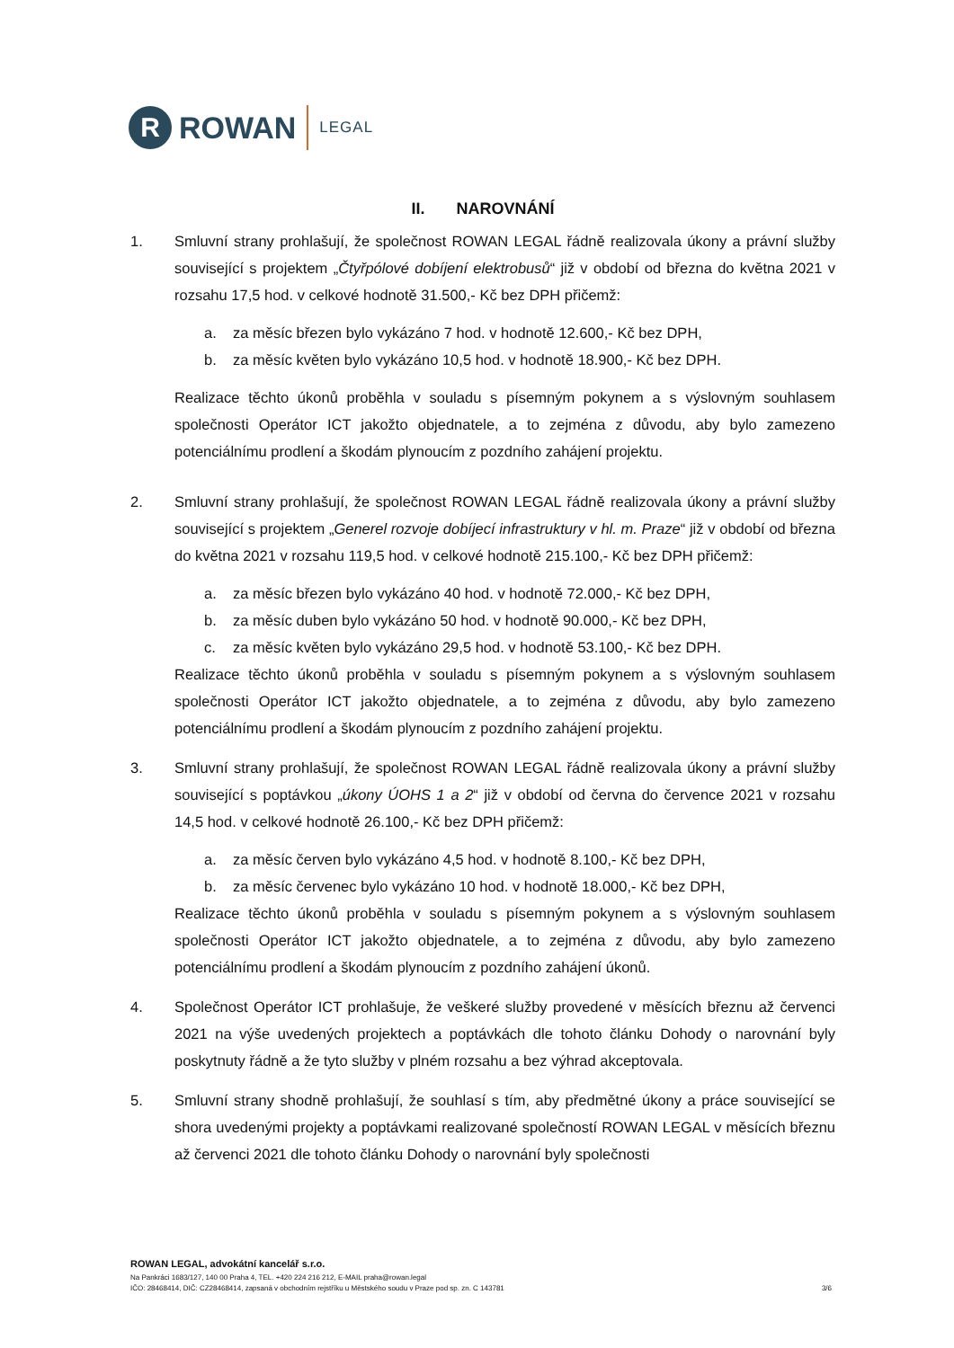R
ROWAN
LEGAL
II. NAROVNÁNÍ
1. Smluvní strany prohlašují, že společnost ROWAN LEGAL řádně realizovala úkony a právní služby související s projektem „Čtyřpólové dobíjení elektrobusů“ již v období od března do května 2021 v rozsahu 17,5 hod. v celkové hodnotě 31.500,- Kč bez DPH přičemž:
a. za měsíc březen bylo vykázáno 7 hod. v hodnotě 12.600,- Kč bez DPH,
b. za měsíc květen bylo vykázáno 10,5 hod. v hodnotě 18.900,- Kč bez DPH.
Realizace těchto úkonů proběhla v souladu s písemným pokynem a s výslovným souhlasem společnosti Operátor ICT jakožto objednatele, a to zejména z důvodu, aby bylo zamezeno potenciálnímu prodlení a škodám plynoucím z pozdního zahájení projektu.
2. Smluvní strany prohlašují, že společnost ROWAN LEGAL řádně realizovala úkony a právní služby související s projektem „Generel rozvoje dobíjecí infrastruktury v hl. m. Praze“ již v období od března do května 2021 v rozsahu 119,5 hod. v celkové hodnotě 215.100,- Kč bez DPH přičemž:
a. za měsíc březen bylo vykázáno 40 hod. v hodnotě 72.000,- Kč bez DPH,
b. za měsíc duben bylo vykázáno 50 hod. v hodnotě 90.000,- Kč bez DPH,
c. za měsíc květen bylo vykázáno 29,5 hod. v hodnotě 53.100,- Kč bez DPH.
Realizace těchto úkonů proběhla v souladu s písemným pokynem a s výslovným souhlasem společnosti Operátor ICT jakožto objednatele, a to zejména z důvodu, aby bylo zamezeno potenciálnímu prodlení a škodám plynoucím z pozdního zahájení projektu.
3. Smluvní strany prohlašují, že společnost ROWAN LEGAL řádně realizovala úkony a právní služby související s poptávkou „úkony ÚOHS 1 a 2“ již v období od června do července 2021 v rozsahu 14,5 hod. v celkové hodnotě 26.100,- Kč bez DPH přičemž:
a. za měsíc červen bylo vykázáno 4,5 hod. v hodnotě 8.100,- Kč bez DPH,
b. za měsíc červenec bylo vykázáno 10 hod. v hodnotě 18.000,- Kč bez DPH,
Realizace těchto úkonů proběhla v souladu s písemným pokynem a s výslovným souhlasem společnosti Operátor ICT jakožto objednatele, a to zejména z důvodu, aby bylo zamezeno potenciálnímu prodlení a škodám plynoucím z pozdního zahájení úkonů.
4. Společnost Operátor ICT prohlašuje, že veškeré služby provedené v měsících březnu až červenci 2021 na výše uvedených projektech a poptávkách dle tohoto článku Dohody o narovnání byly poskytnuty řádně a že tyto služby v plném rozsahu a bez výhrad akceptovala.
5. Smluvní strany shodně prohlašují, že souhlasí s tím, aby předmětné úkony a práce související se shora uvedenými projekty a poptávkami realizované společností ROWAN LEGAL v měsících březnu až červenci 2021 dle tohoto článku Dohody o narovnání byly společnosti
ROWAN LEGAL, advokátní kancelář s.r.o.
Na Pankráci 1683/127, 140 00 Praha 4, TEL. +420 224 216 212, E-MAIL praha@rowan.legal
IČO: 28468414, DIČ: CZ28468414, zapsaná v obchodním rejstříku u Městského soudu v Praze pod sp. zn. C 143781
3/6